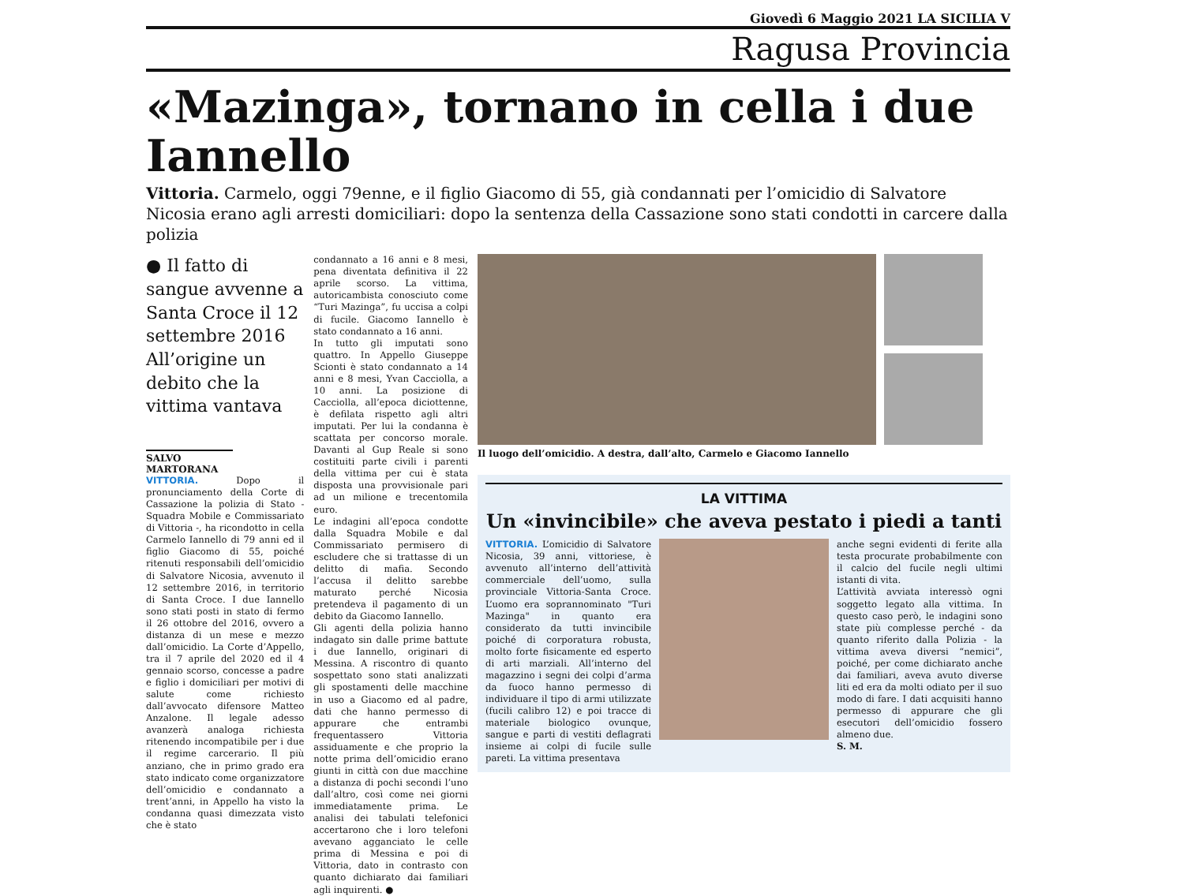Giovedì 6 Maggio 2021 LA SICILIA V
Ragusa Provincia
«Mazinga», tornano in cella i due Iannello
Vittoria. Carmelo, oggi 79enne, e il figlio Giacomo di 55, già condannati per l’omicidio di Salvatore Nicosia erano agli arresti domiciliari: dopo la sentenza della Cassazione sono stati condotti in carcere dalla polizia
● Il fatto di sangue avvenne a Santa Croce il 12 settembre 2016 All’origine un debito che la vittima vantava
SALVO MARTORANA
VITTORIA. Dopo il pronunciamento della Corte di Cassazione la polizia di Stato - Squadra Mobile e Commissariato di Vittoria -, ha ricondotto in cella Carmelo Iannello di 79 anni ed il figlio Giacomo di 55, poiché ritenuti responsabili dell’omicidio di Salvatore Nicosia, avvenuto il 12 settembre 2016, in territorio di Santa Croce. I due Iannello sono stati posti in stato di fermo il 26 ottobre del 2016, ovvero a distanza di un mese e mezzo dall’omicidio. La Corte d’Appello, tra il 7 aprile del 2020 ed il 4 gennaio scorso, concesse a padre e figlio i domiciliari per motivi di salute come richiesto dall’avvocato difensore Matteo Anzalone. Il legale adesso avanzerà analoga richiesta ritenendo incompatibile per i due il regime carcerario. Il più anziano, che in primo grado era stato indicato come organizzatore dell’omicidio e condannato a trent’anni, in Appello ha visto la condanna quasi dimezzata visto che è stato
condannato a 16 anni e 8 mesi, pena diventata definitiva il 22 aprile scorso. La vittima, autoricambista conosciuto come “Turi Mazinga”, fu uccisa a colpi di fucile. Giacomo Iannello è stato condannato a 16 anni.
In tutto gli imputati sono quattro. In Appello Giuseppe Scionti è stato condannato a 14 anni e 8 mesi, Yvan Cacciolla, a 10 anni. La posizione di Cacciolla, all’epoca diciottenne, è defilata rispetto agli altri imputati. Per lui la condanna è scattata per concorso morale. Davanti al Gup Reale si sono costituiti parte civili i parenti della vittima per cui è stata disposta una provvisionale pari ad un milione e trecentomila euro.
Le indagini all’epoca condotte dalla Squadra Mobile e dal Commissariato permisero di escludere che si trattasse di un delitto di mafia. Secondo l’accusa il delitto sarebbe maturato perché Nicosia pretendeva il pagamento di un debito da Giacomo Iannello.
Gli agenti della polizia hanno indagato sin dalle prime battute i due Iannello, originari di Messina. A riscontro di quanto sospettato sono stati analizzati gli spostamenti delle macchine in uso a Giacomo ed al padre, dati che hanno permesso di appurare che entrambi frequentassero Vittoria assiduamente e che proprio la notte prima dell’omicidio erano giunti in città con due macchine a distanza di pochi secondi l’uno dall’altro, così come nei giorni immediatamente prima. Le analisi dei tabulati telefonici accertarono che i loro telefoni avevano agganciato le celle prima di Messina e poi di Vittoria, dato in contrasto con quanto dichiarato dai familiari agli inquirenti. ●
Il luogo dell’omicidio. A destra, dall’alto, Carmelo e Giacomo Iannello
LA VITTIMA
Un «invincibile» che aveva pestato i piedi a tanti
VITTORIA. L’omicidio di Salvatore Nicosia, 39 anni, vittoriese, è avvenuto all’interno dell’attività commerciale dell’uomo, sulla provinciale Vittoria-Santa Croce. L’uomo era soprannominato "Turi Mazinga" in quanto era considerato da tutti invincibile poiché di corporatura robusta, molto forte fisicamente ed esperto di arti marziali. All’interno del magazzino i segni dei colpi d’arma da fuoco hanno permesso di individuare il tipo di armi utilizzate (fucili calibro 12) e poi tracce di materiale biologico ovunque, sangue e parti di vestiti deflagrati insieme ai colpi di fucile sulle pareti. La vittima presentava
anche segni evidenti di ferite alla testa procurate probabilmente con il calcio del fucile negli ultimi istanti di vita.
L’attività avviata interessò ogni soggetto legato alla vittima. In questo caso però, le indagini sono state più complesse perché - da quanto riferito dalla Polizia - la vittima aveva diversi “nemici”, poiché, per come dichiarato anche dai familiari, aveva avuto diverse liti ed era da molti odiato per il suo modo di fare. I dati acquisiti hanno permesso di appurare che gli esecutori dell’omicidio fossero almeno due.
S. M.